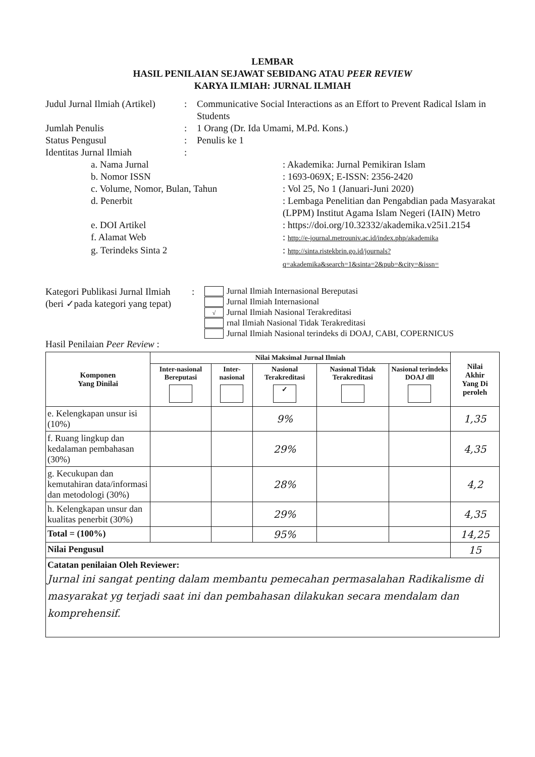LEMBAR
HASIL PENILAIAN SEJAWAT SEBIDANG ATAU PEER REVIEW
KARYA ILMIAH: JURNAL ILMIAH
Judul Jurnal Ilmiah (Artikel)
: Communicative Social Interactions as an Effort to Prevent Radical Islam in Students
Jumlah Penulis : 1 Orang (Dr. Ida Umami, M.Pd. Kons.)
Status Pengusul : Penulis ke 1
Identitas Jurnal Ilmiah :
a. Nama Jurnal : Akademika: Jurnal Pemikiran Islam
b. Nomor ISSN : 1693-069X; E-ISSN: 2356-2420
c. Volume, Nomor, Bulan, Tahun
: Vol 25, No 1 (Januari-Juni 2020)
d. Penerbit : Lembaga Penelitian dan Pengabdian pada Masyarakat (LPPM) Institut Agama Islam Negeri (IAIN) Metro
e. DOI Artikel : https://doi.org/10.32332/akademika.v25i1.2154
f. Alamat Web : http://e-journal.metrouniv.ac.id/index.php/akademika
g. Terindeks Sinta 2 : http://sinta.ristekbrin.go.id/journals?q=akademika&search=1&sinta=2&pub=&city=&issn=
Kategori Publikasi Jurnal Ilmiah
(beri ✓pada kategori yang tepat)
:
Jurnal Ilmiah Internasional Bereputasi
Jurnal Ilmiah Internasional
√
Jurnal Ilmiah Nasional Terakreditasi
rnal Ilmiah Nasional Tidak Terakreditasi
Jurnal Ilmiah Nasional terindeks di DOAJ, CABI, COPERNICUS
Hasil Penilaian Peer Review :
| Komponen Yang Dinilai | Nilai Maksimal Jurnal Ilmiah | | | | | Nilai Akhir Yang Di peroleh |
| --- | --- | --- | --- | --- | --- | --- |
| | Inter-nasional Bereputasi | Inter-nasional | Nasional Terakreditasi ✓ | Nasional Tidak Terakreditasi | Nasional terindeks DOAJ dll | |
| e. Kelengkapan unsur isi (10%) | | | 9% | | | 1,35 |
| f. Ruang lingkup dan kedalaman pembahasan (30%) | | | 29% | | | 4,35 |
| g. Kecukupan dan kemutahiran data/informasi dan metodologi (30%) | | | 28% | | | 4,2 |
| h. Kelengkapan unsur dan kualitas penerbit (30%) | | | 29% | | | 4,35 |
| Total = (100%) | | | 95% | | | 14,25 |
| Nilai Pengusul | | | | | | 15 |
| Catatan penilaian Oleh Reviewer: Jurnal ini sangat penting dalam membantu pemecahan permasalahan Radikalisme di masyarakat yg terjadi saat ini dan pembahasan dilakukan secara mendalam dan komprehensif. | | | | | | |